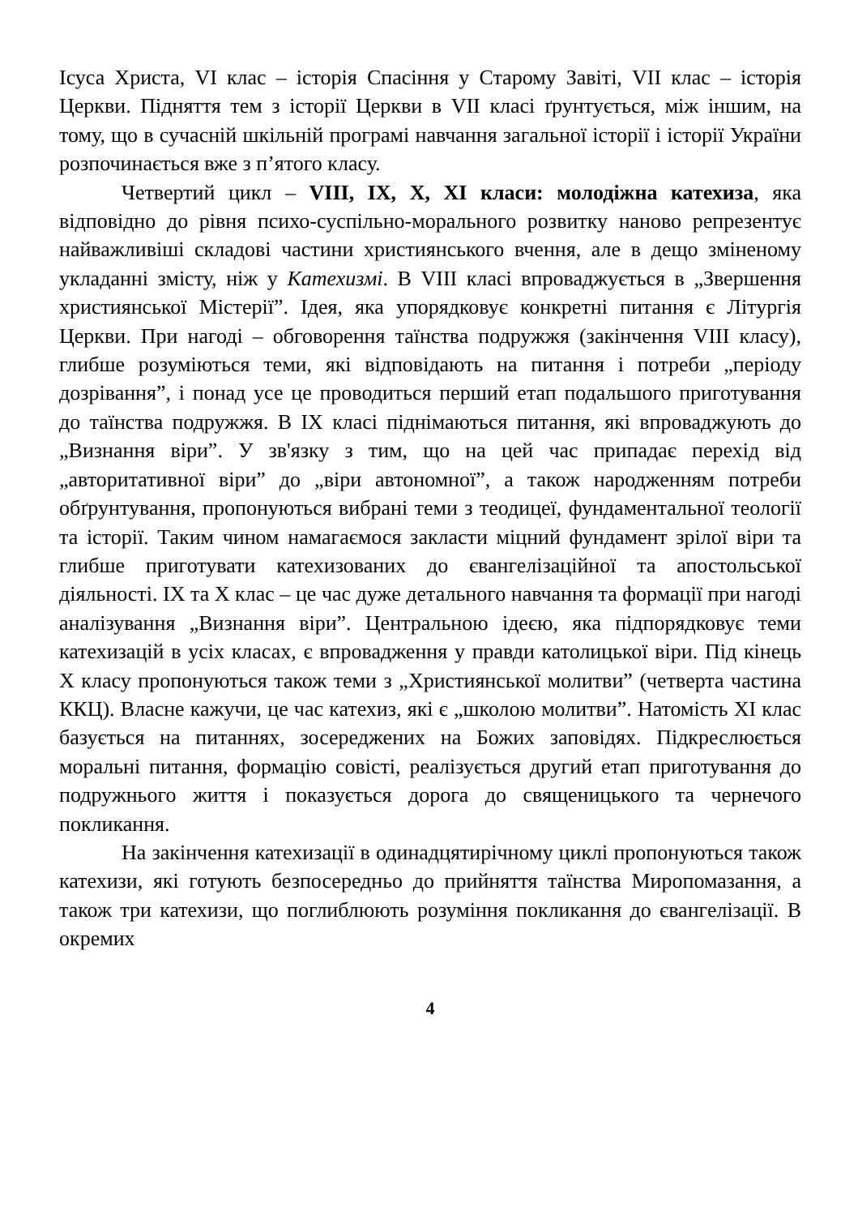Ісуса Христа, VI клас – історія Спасіння у Старому Завіті, VII клас – історія Церкви. Підняття тем з історії Церкви в VII класі ґрунтується, між іншим, на тому, що в сучасній шкільній програмі навчання загальної історії і історії України розпочинається вже з п’ятого класу.
Четвертий цикл – VIII, IX, X, XI класи: молодіжна катехиза, яка відповідно до рівня психо-суспільно-морального розвитку наново репрезентує найважливіші складові частини християнського вчення, але в дещо зміненому укладанні змісту, ніж у Катехизмі. В VIII класі впроваджується в „Звершення християнської Містерії”. Ідея, яка упорядковує конкретні питання є Літургія Церкви. При нагоді – обговорення таїнства подружжя (закінчення VIII класу), глибше розуміються теми, які відповідають на питання і потреби „періоду дозрівання”, і понад усе це проводиться перший етап подальшого приготування до таїнства подружжя. В IX класі піднімаються питання, які впроваджують до „Визнання віри”. У зв'язку з тим, що на цей час припадає перехід від „авторитативної віри” до „віри автономної”, а також народженням потреби обґрунтування, пропонуються вибрані теми з теодицеї, фундаментальної теології та історії. Таким чином намагаємося закласти міцний фундамент зрілої віри та глибше приготувати катехизованих до євангелізаційної та апостольської діяльності. IX та X клас – це час дуже детального навчання та формації при нагоді аналізування „Визнання віри”. Центральною ідеєю, яка підпорядковує теми катехизацій в усіх класах, є впровадження у правди католицької віри. Під кінець X класу пропонуються також теми з „Християнської молитви” (четверта частина ККЦ). Власне кажучи, це час катехиз, які є „школою молитви”. Натомість XI клас базується на питаннях, зосереджених на Божих заповідях. Підкреслюється моральні питання, формацію совісті, реалізується другий етап приготування до подружнього життя і показується дорога до священицького та чернечого покликання.
На закінчення катехизації в одинадцятирічному циклі пропонуються також катехизи, які готують безпосередньо до прийняття таїнства Миропомазання, а також три катехизи, що поглиблюють розуміння покликання до євангелізації. В окремих
4